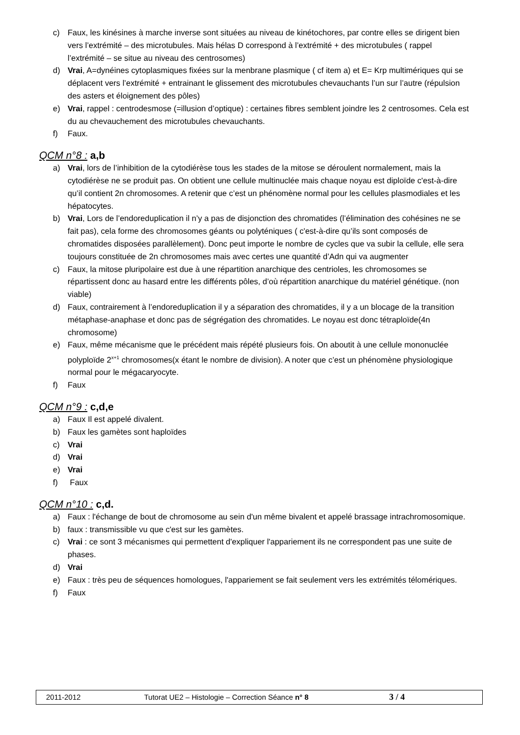c) Faux, les kinésines à marche inverse sont situées au niveau de kinétochores, par contre elles se dirigent bien vers l’extrémité – des microtubules. Mais hélas D correspond à l’extrémité + des microtubules ( rappel l’extrémité – se situe au niveau des centrosomes)
d) Vrai, A=dynéines cytoplasmiques fixées sur la menbrane plasmique ( cf item a) et E= Krp multimériques qui se déplacent vers l’extrémité + entrainant le glissement des microtubules chevauchants l’un sur l’autre (répulsion des asters et éloignement des pôles)
e) Vrai, rappel : centrodesmose (=illusion d’optique) : certaines fibres semblent joindre les 2 centrosomes. Cela est du au chevauchement des microtubules chevauchants.
f) Faux.
QCM n°8 : a,b
a) Vrai, lors de l’inhibition de la cytodiérèse tous les stades de la mitose se déroulent normalement, mais la cytodiérèse ne se produit pas. On obtient une cellule multinuclée mais chaque noyau est diploïde c'est-à-dire qu’il contient 2n chromosomes. A retenir que c’est un phénomène normal pour les cellules plasmodiales et les hépatocytes.
b) Vrai, Lors de l’endoreduplication il n’y a pas de disjonction des chromatides (l’élimination des cohésines ne se fait pas), cela forme des chromosomes géants ou polyténiques ( c'est-à-dire qu’ils sont composés de chromatides disposées parallèlement). Donc peut importe le nombre de cycles que va subir la cellule, elle sera toujours constituée de 2n chromosomes mais avec certes une quantité d’Adn qui va augmenter
c) Faux, la mitose pluripolaire est due à une répartition anarchique des centrioles, les chromosomes se répartissent donc au hasard entre les différents pôles, d’où répartition anarchique du matériel génétique. (non viable)
d) Faux, contrairement à l’endoreduplication il y a séparation des chromatides, il y a un blocage de la transition métaphase-anaphase et donc pas de ségrégation des chromatides. Le noyau est donc tétraploïde(4n chromosome)
e) Faux, même mécanisme que le précédent mais répété plusieurs fois. On aboutit à une cellule mononuclée polyploïde 2<sup>x+1</sup> chromosomes(x étant le nombre de division). A noter que c’est un phénomène physiologique normal pour le mégacaryocyte.
f) Faux
QCM n°9 : c,d,e
a) Faux Il est appelé divalent.
b) Faux les gamètes sont haploïdes
c) Vrai
d) Vrai
e) Vrai
f) Faux
QCM n°10 : c,d.
a) Faux : l'échange de bout de chromosome au sein d'un même bivalent et appelé brassage intrachromosomique.
b) faux : transmissible vu que c'est sur les gamètes.
c) Vrai : ce sont 3 mécanismes qui permettent d'expliquer l'appariement ils ne correspondent pas une suite de phases.
d) Vrai
e) Faux : très peu de séquences homologues, l'appariement se fait seulement vers les extrémités télomériques.
f) Faux
2011-2012 Tutorat UE2 – Histologie – Correction Séance n° 8 3 / 4